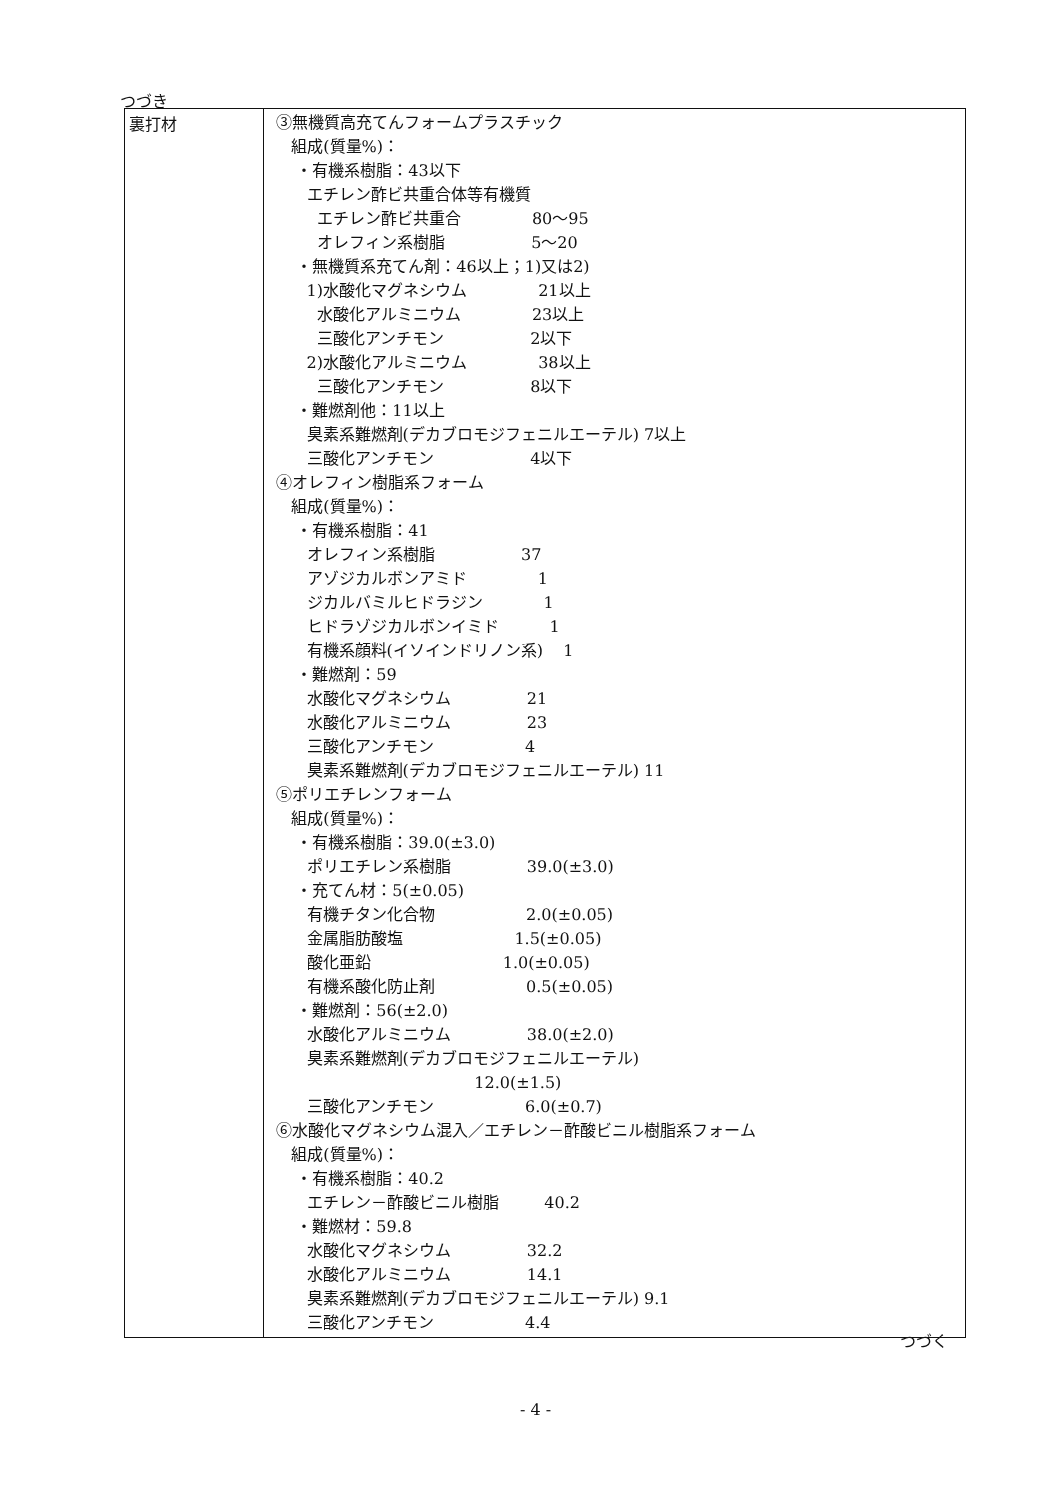つづき
| 裏打材 | ③無機質高充てんフォームプラスチック 組成(質量%)： ・有機系樹脂：43以下 エチレン酢ビ共重合体等有機質 エチレン酢ビ共重合 80～95 オレフィン系樹脂 5～20 ・無機質系充てん剤：46以上；1)又は2) 1)水酸化マグネシウム 21以上 水酸化アルミニウム 23以上 三酸化アンチモン 2以下 2)水酸化アルミニウム 38以上 三酸化アンチモン 8以下 ・難燃剤他：11以上 臭素系難燃剤(デカブロモジフェニルエーテル) 7以上 三酸化アンチモン 4以下 ④オレフィン樹脂系フォーム 組成(質量%)： ・有機系樹脂：41 オレフィン系樹脂 37 アゾジカルボンアミド 1 ジカルバミルヒドラジン 1 ヒドラゾジカルボンイミド 1 有機系顔料(イソインドリノン系) 1 ・難燃剤：59 水酸化マグネシウム 21 水酸化アルミニウム 23 三酸化アンチモン 4 臭素系難燃剤(デカブロモジフェニルエーテル) 11 ⑤ポリエチレンフォーム 組成(質量%)： ・有機系樹脂：39.0(±3.0) ポリエチレン系樹脂 39.0(±3.0) ・充てん材：5(±0.05) 有機チタン化合物 2.0(±0.05) 金属脂肪酸塩 1.5(±0.05) 酸化亜鉛 1.0(±0.05) 有機系酸化防止剤 0.5(±0.05) ・難燃剤：56(±2.0) 水酸化アルミニウム 38.0(±2.0) 臭素系難燃剤(デカブロモジフェニルエーテル) 12.0(±1.5) 三酸化アンチモン 6.0(±0.7) ⑥水酸化マグネシウム混入／エチレン－酢酸ビニル樹脂系フォーム 組成(質量%)： ・有機系樹脂：40.2 エチレン－酢酸ビニル樹脂 40.2 ・難燃材：59.8 水酸化マグネシウム 32.2 水酸化アルミニウム 14.1 臭素系難燃剤(デカブロモジフェニルエーテル) 9.1 三酸化アンチモン 4.4 |
つづく
- 4 -